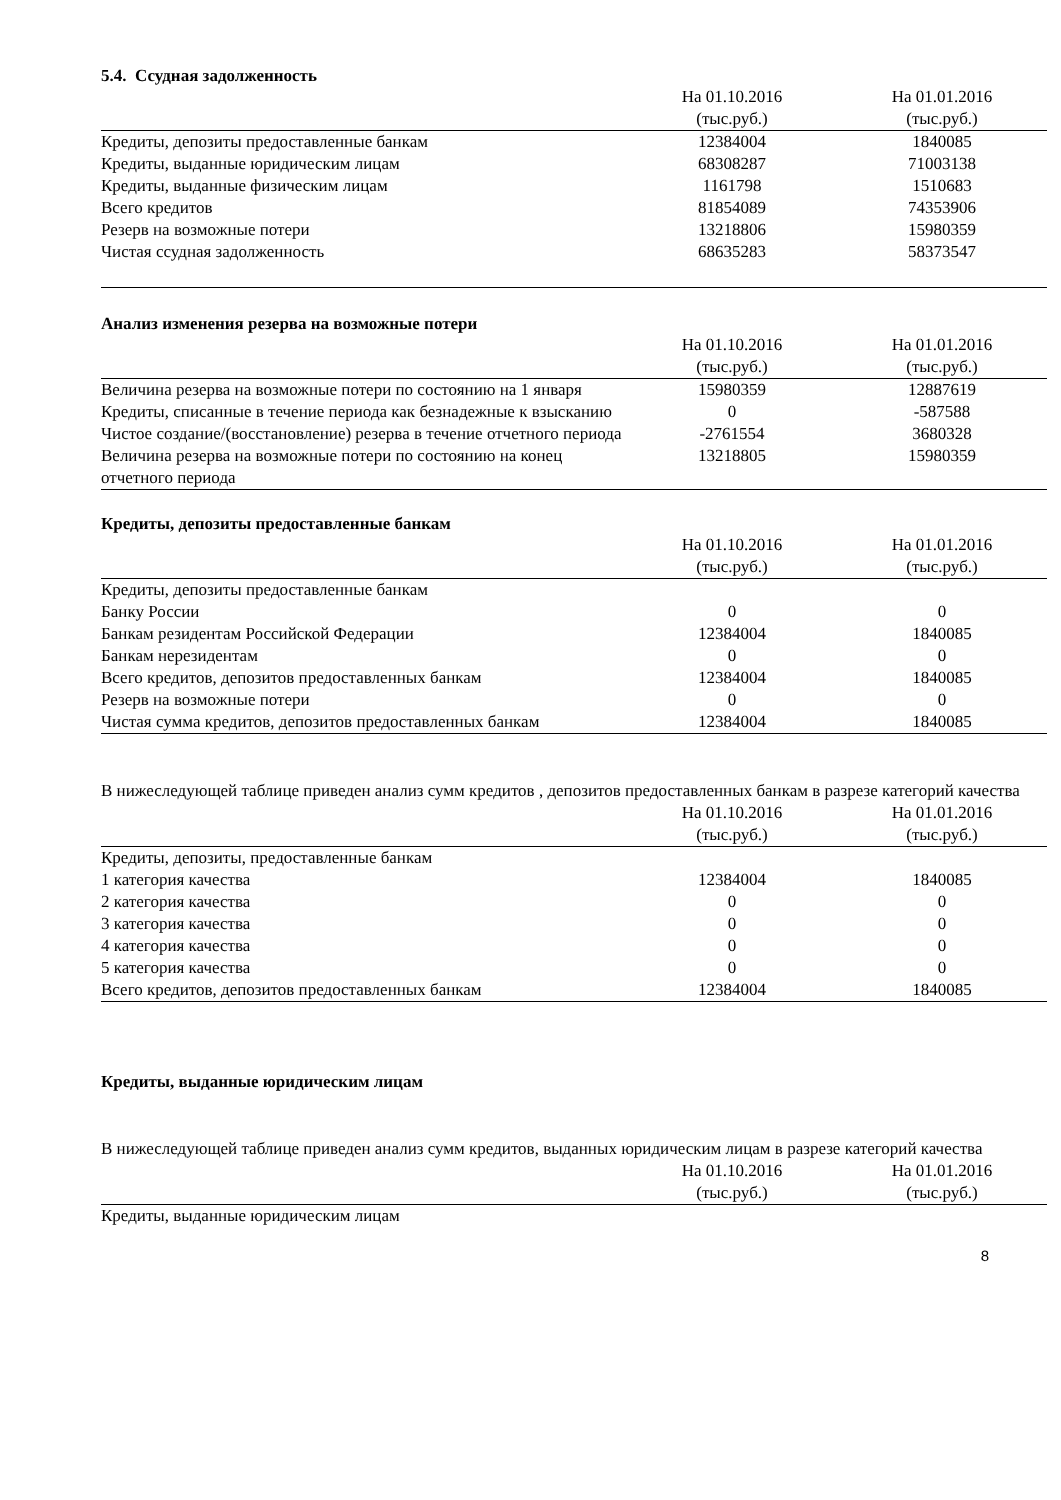5.4. Ссудная задолженность
| | На 01.10.2016 (тыс.руб.) | На 01.01.2016 (тыс.руб.) |
| --- | --- | --- |
| Кредиты, депозиты предоставленные банкам | 12384004 | 1840085 |
| Кредиты, выданные юридическим лицам | 68308287 | 71003138 |
| Кредиты, выданные физическим лицам | 1161798 | 1510683 |
| Всего кредитов | 81854089 | 74353906 |
| Резерв на возможные потери | 13218806 | 15980359 |
| Чистая ссудная задолженность | 68635283 | 58373547 |
Анализ изменения резерва на возможные потери
| | На 01.10.2016 (тыс.руб.) | На 01.01.2016 (тыс.руб.) |
| --- | --- | --- |
| Величина резерва на возможные потери по состоянию на 1 января | 15980359 | 12887619 |
| Кредиты, списанные в течение периода как безнадежные к взысканию | 0 | -587588 |
| Чистое создание/(восстановление) резерва в течение отчетного периода | -2761554 | 3680328 |
| Величина резерва на возможные потери по состоянию на конец отчетного периода | 13218805 | 15980359 |
Кредиты, депозиты предоставленные банкам
| | На 01.10.2016 (тыс.руб.) | На 01.01.2016 (тыс.руб.) |
| --- | --- | --- |
| Кредиты, депозиты предоставленные банкам | | |
| Банку России | 0 | 0 |
| Банкам резидентам Российской Федерации | 12384004 | 1840085 |
| Банкам нерезидентам | 0 | 0 |
| Всего кредитов, депозитов предоставленных банкам | 12384004 | 1840085 |
| Резерв на возможные потери | 0 | 0 |
| Чистая сумма кредитов, депозитов предоставленных банкам | 12384004 | 1840085 |
В нижеследующей таблице приведен анализ сумм кредитов , депозитов предоставленных банкам в разрезе категорий качества
| | На 01.10.2016 (тыс.руб.) | На 01.01.2016 (тыс.руб.) |
| --- | --- | --- |
| Кредиты, депозиты, предоставленные банкам | | |
| 1 категория качества | 12384004 | 1840085 |
| 2 категория качества | 0 | 0 |
| 3 категория качества | 0 | 0 |
| 4 категория качества | 0 | 0 |
| 5 категория качества | 0 | 0 |
| Всего кредитов, депозитов предоставленных банкам | 12384004 | 1840085 |
Кредиты, выданные юридическим лицам
В нижеследующей таблице приведен анализ сумм кредитов, выданных юридическим лицам в разрезе категорий качества
| | На 01.10.2016 (тыс.руб.) | На 01.01.2016 (тыс.руб.) |
| --- | --- | --- |
| Кредиты, выданные юридическим лицам | | |
8